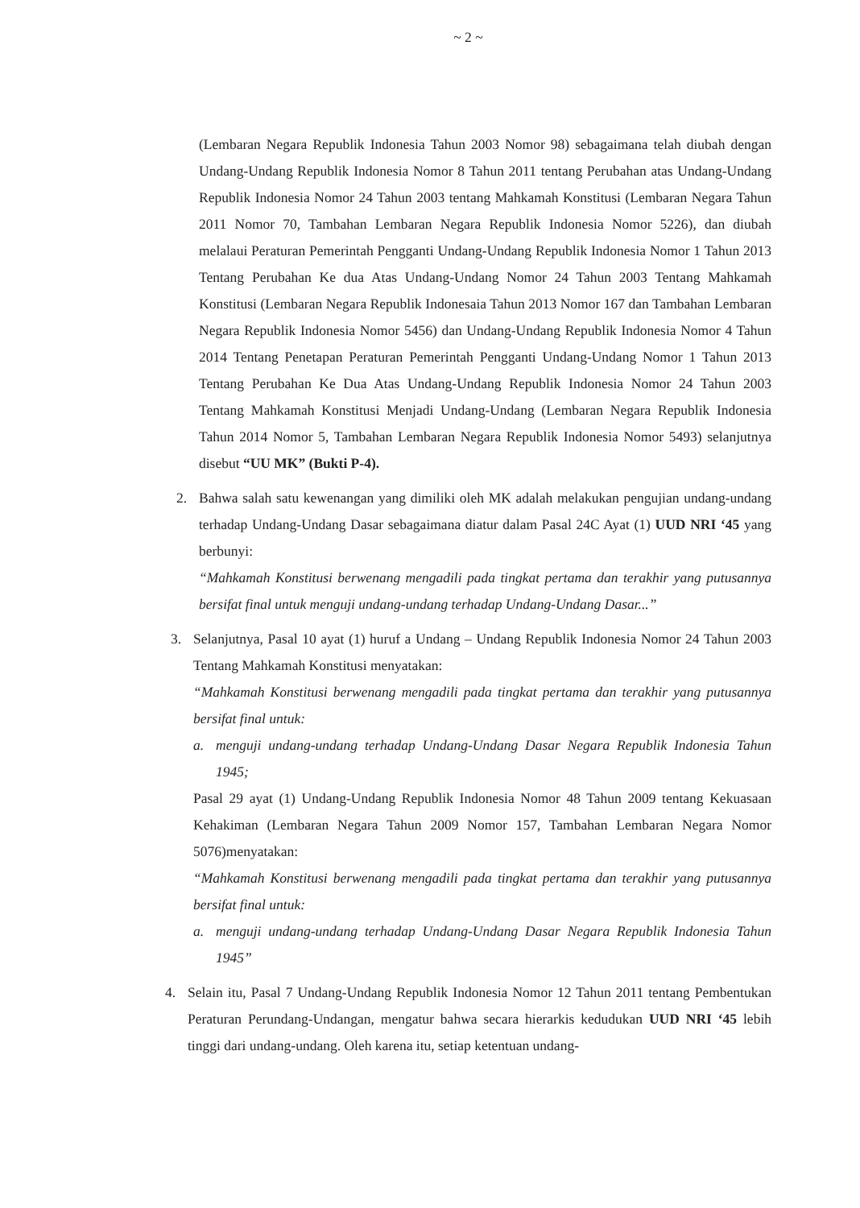~ 2 ~
(Lembaran Negara Republik Indonesia Tahun 2003 Nomor 98) sebagaimana telah diubah dengan Undang-Undang Republik Indonesia Nomor 8 Tahun 2011 tentang Perubahan atas Undang-Undang Republik Indonesia Nomor 24 Tahun 2003 tentang Mahkamah Konstitusi (Lembaran Negara Tahun 2011 Nomor 70, Tambahan Lembaran Negara Republik Indonesia Nomor 5226), dan diubah melalaui Peraturan Pemerintah Pengganti Undang-Undang Republik Indonesia Nomor 1 Tahun 2013 Tentang Perubahan Ke dua Atas Undang-Undang Nomor 24 Tahun 2003 Tentang Mahkamah Konstitusi (Lembaran Negara Republik Indonesaia Tahun 2013 Nomor 167 dan Tambahan Lembaran Negara Republik Indonesia Nomor 5456) dan Undang-Undang Republik Indonesia Nomor 4 Tahun 2014 Tentang Penetapan Peraturan Pemerintah Pengganti Undang-Undang Nomor 1 Tahun 2013 Tentang Perubahan Ke Dua Atas Undang-Undang Republik Indonesia Nomor 24 Tahun 2003 Tentang Mahkamah Konstitusi Menjadi Undang-Undang (Lembaran Negara Republik Indonesia Tahun 2014 Nomor 5, Tambahan Lembaran Negara Republik Indonesia Nomor 5493) selanjutnya disebut “UU MK” (Bukti P-4).
2. Bahwa salah satu kewenangan yang dimiliki oleh MK adalah melakukan pengujian undang-undang terhadap Undang-Undang Dasar sebagaimana diatur dalam Pasal 24C Ayat (1) UUD NRI ‘45 yang berbunyi:
“Mahkamah Konstitusi berwenang mengadili pada tingkat pertama dan terakhir yang putusannya bersifat final untuk menguji undang-undang terhadap Undang-Undang Dasar...”
3. Selanjutnya, Pasal 10 ayat (1) huruf a Undang – Undang Republik Indonesia Nomor 24 Tahun 2003 Tentang Mahkamah Konstitusi menyatakan:
“Mahkamah Konstitusi berwenang mengadili pada tingkat pertama dan terakhir yang putusannya bersifat final untuk:
a. menguji undang-undang terhadap Undang-Undang Dasar Negara Republik Indonesia Tahun 1945;
Pasal 29 ayat (1) Undang-Undang Republik Indonesia Nomor 48 Tahun 2009 tentang Kekuasaan Kehakiman (Lembaran Negara Tahun 2009 Nomor 157, Tambahan Lembaran Negara Nomor 5076)menyatakan:
“Mahkamah Konstitusi berwenang mengadili pada tingkat pertama dan terakhir yang putusannya bersifat final untuk:
a. menguji undang-undang terhadap Undang-Undang Dasar Negara Republik Indonesia Tahun 1945”
4. Selain itu, Pasal 7 Undang-Undang Republik Indonesia Nomor 12 Tahun 2011 tentang Pembentukan Peraturan Perundang-Undangan, mengatur bahwa secara hierarkis kedudukan UUD NRI ‘45 lebih tinggi dari undang-undang. Oleh karena itu, setiap ketentuan undang-